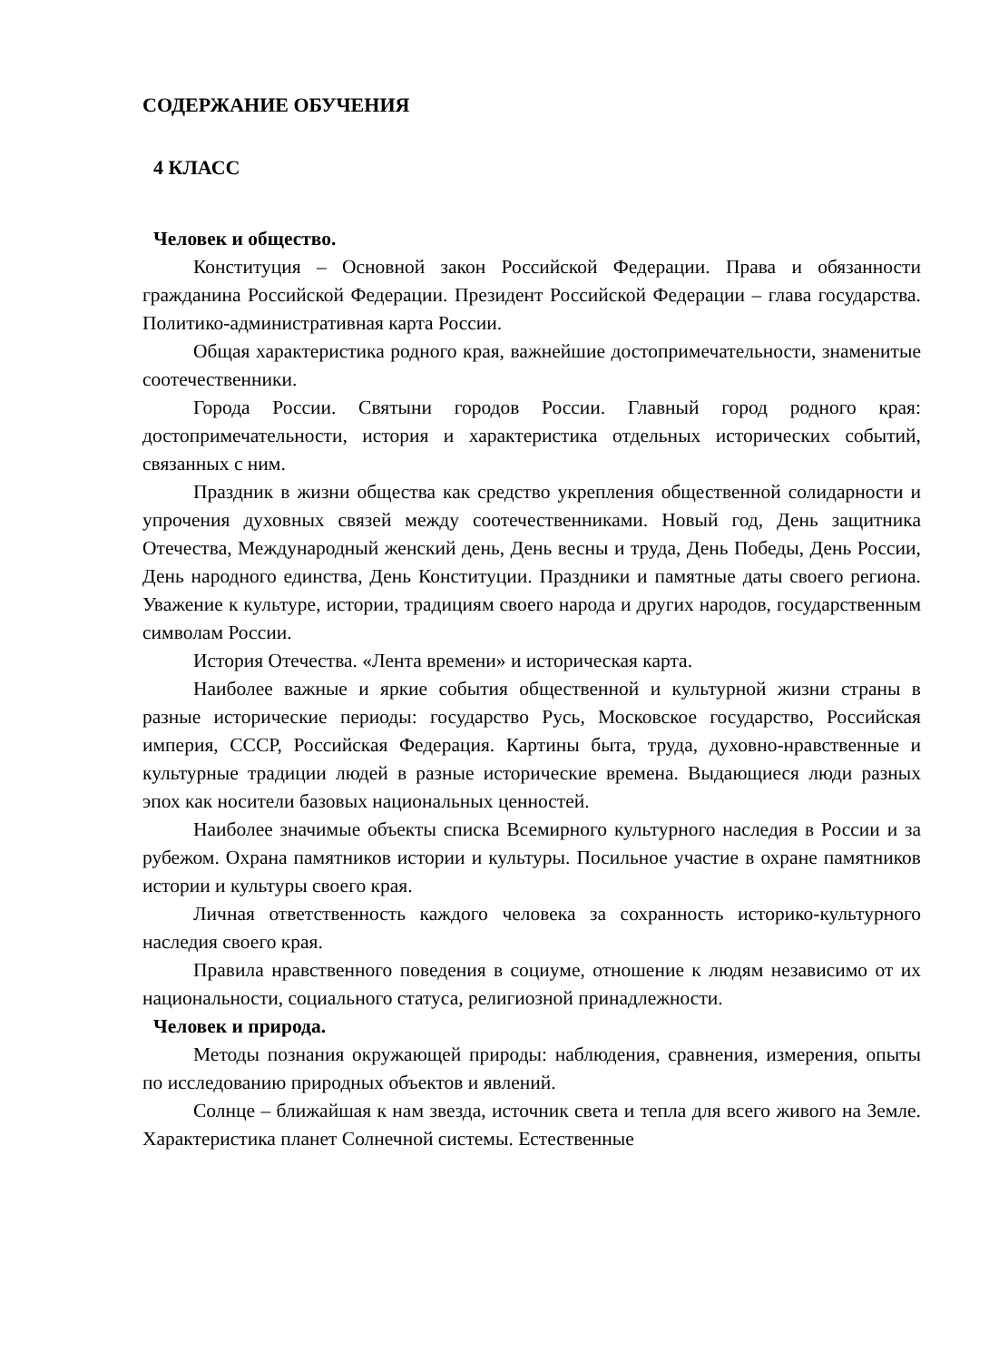СОДЕРЖАНИЕ ОБУЧЕНИЯ
4 КЛАСС
Человек и общество.
Конституция – Основной закон Российской Федерации. Права и обязанности гражданина Российской Федерации. Президент Российской Федерации – глава государства. Политико-административная карта России.
Общая характеристика родного края, важнейшие достопримечательности, знаменитые соотечественники.
Города России. Святыни городов России. Главный город родного края: достопримечательности, история и характеристика отдельных исторических событий, связанных с ним.
Праздник в жизни общества как средство укрепления общественной солидарности и упрочения духовных связей между соотечественниками. Новый год, День защитника Отечества, Международный женский день, День весны и труда, День Победы, День России, День народного единства, День Конституции. Праздники и памятные даты своего региона. Уважение к культуре, истории, традициям своего народа и других народов, государственным символам России.
История Отечества. «Лента времени» и историческая карта.
Наиболее важные и яркие события общественной и культурной жизни страны в разные исторические периоды: государство Русь, Московское государство, Российская империя, СССР, Российская Федерация. Картины быта, труда, духовно-нравственные и культурные традиции людей в разные исторические времена. Выдающиеся люди разных эпох как носители базовых национальных ценностей.
Наиболее значимые объекты списка Всемирного культурного наследия в России и за рубежом. Охрана памятников истории и культуры. Посильное участие в охране памятников истории и культуры своего края.
Личная ответственность каждого человека за сохранность историко-культурного наследия своего края.
Правила нравственного поведения в социуме, отношение к людям независимо от их национальности, социального статуса, религиозной принадлежности.
Человек и природа.
Методы познания окружающей природы: наблюдения, сравнения, измерения, опыты по исследованию природных объектов и явлений.
Солнце – ближайшая к нам звезда, источник света и тепла для всего живого на Земле. Характеристика планет Солнечной системы. Естественные